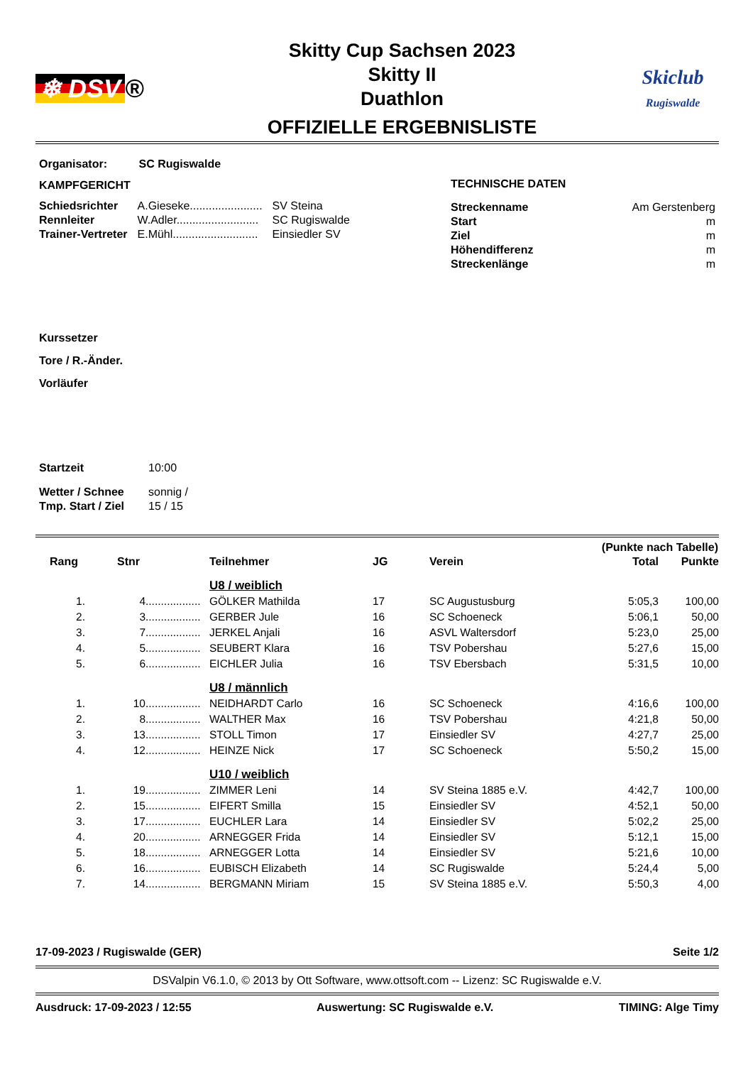❄ DSV ®
Skitty Cup Sachsen 2023
Skitty II
Duathlon
OFFIZIELLE ERGEBNISLISTE
Skiclub
Rugiswalde
Organisator: SC Rugiswalde
KAMPFGERICHT
| Schiedsrichter | A.Gieseke....................... | SV Steina |
| Rennleiter | W.Adler.......................... | SC Rugiswalde |
| Trainer-Vertreter | E.Mühl........................... | Einsiedler SV |
TECHNISCHE DATEN
| Streckenname | Am Gerstenberg |
| Start | m |
| Ziel | m |
| Höhendifferenz | m |
| Streckenlänge | m |
Kurssetzer
Tore / R.-Änder.
Vorläufer
| Startzeit | 10:00 |
| Wetter / Schnee | sonnig / |
| Tmp. Start / Ziel | 15 / 15 |
| | | | | | | (Punkte nach Tabelle) | |
| --- | --- | --- | --- | --- | --- | --- | --- |
| Rang | Stnr | | Teilnehmer | JG | Verein | Total | Punkte |
| | | | U8 / weiblich | | | | |
| 1. | 4 | .................. | GÖLKER Mathilda | 17 | SC Augustusburg | 5:05,3 | 100,00 |
| 2. | 3 | .................. | GERBER Jule | 16 | SC Schoeneck | 5:06,1 | 50,00 |
| 3. | 7 | .................. | JERKEL Anjali | 16 | ASVL Waltersdorf | 5:23,0 | 25,00 |
| 4. | 5 | .................. | SEUBERT Klara | 16 | TSV Pobershau | 5:27,6 | 15,00 |
| 5. | 6 | .................. | EICHLER Julia | 16 | TSV Ebersbach | 5:31,5 | 10,00 |
| | | | U8 / männlich | | | | |
| 1. | 10 | .................. | NEIDHARDT Carlo | 16 | SC Schoeneck | 4:16,6 | 100,00 |
| 2. | 8 | .................. | WALTHER Max | 16 | TSV Pobershau | 4:21,8 | 50,00 |
| 3. | 13 | .................. | STOLL Timon | 17 | Einsiedler SV | 4:27,7 | 25,00 |
| 4. | 12 | .................. | HEINZE Nick | 17 | SC Schoeneck | 5:50,2 | 15,00 |
| | | | U10 / weiblich | | | | |
| 1. | 19 | .................. | ZIMMER Leni | 14 | SV Steina 1885 e.V. | 4:42,7 | 100,00 |
| 2. | 15 | .................. | EIFERT Smilla | 15 | Einsiedler SV | 4:52,1 | 50,00 |
| 3. | 17 | .................. | EUCHLER Lara | 14 | Einsiedler SV | 5:02,2 | 25,00 |
| 4. | 20 | .................. | ARNEGGER Frida | 14 | Einsiedler SV | 5:12,1 | 15,00 |
| 5. | 18 | .................. | ARNEGGER Lotta | 14 | Einsiedler SV | 5:21,6 | 10,00 |
| 6. | 16 | .................. | EUBISCH Elizabeth | 14 | SC Rugiswalde | 5:24,4 | 5,00 |
| 7. | 14 | .................. | BERGMANN Miriam | 15 | SV Steina 1885 e.V. | 5:50,3 | 4,00 |
17-09-2023 / Rugiswalde (GER) Seite 1/2
DSValpin V6.1.0, © 2013 by Ott Software, www.ottsoft.com -- Lizenz: SC Rugiswalde e.V.
Ausdruck: 17-09-2023 / 12:55 Auswertung: SC Rugiswalde e.V. TIMING: Alge Timy